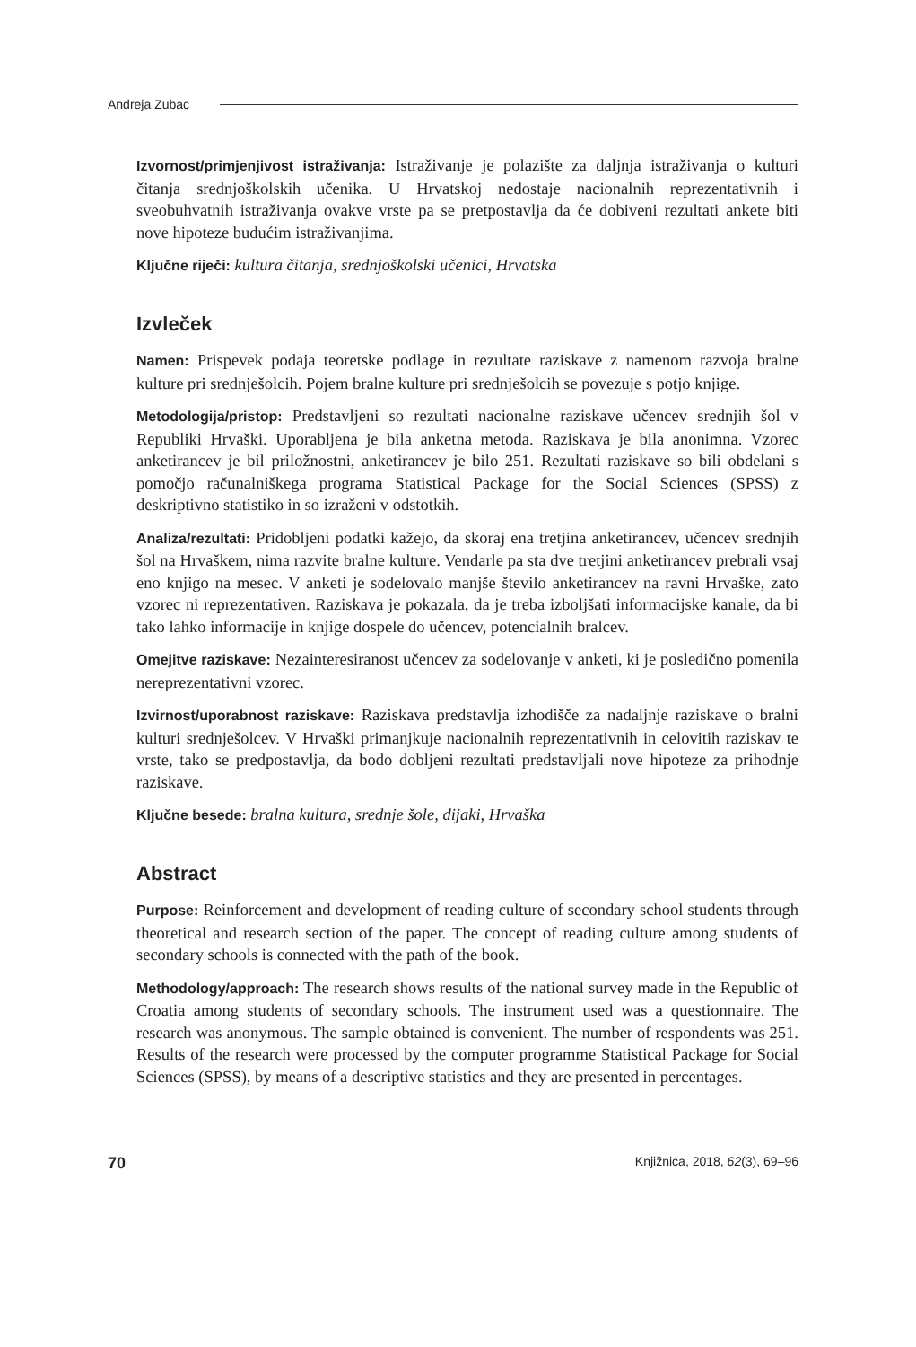Andreja Zubac
Izvornost/primjenjivost istraživanja: Istraživanje je polazište za daljnja istraživanja o kulturi čitanja srednjoškolskih učenika. U Hrvatskoj nedostaje nacionalnih reprezentativnih i sveobuhvatnih istraživanja ovakve vrste pa se pretpostavlja da će dobiveni rezultati ankete biti nove hipoteze budućim istraživanjima.
Ključne riječi: kultura čitanja, srednjoškolski učenici, Hrvatska
Izvleček
Namen: Prispevek podaja teoretske podlage in rezultate raziskave z namenom razvoja bralne kulture pri srednješolcih. Pojem bralne kulture pri srednješolcih se povezuje s potjo knjige.
Metodologija/pristop: Predstavljeni so rezultati nacionalne raziskave učencev srednjih šol v Republiki Hrvaški. Uporabljena je bila anketna metoda. Raziskava je bila anonimna. Vzorec anketirancev je bil priložnostni, anketirancev je bilo 251. Rezultati raziskave so bili obdelani s pomočjo računalniškega programa Statistical Package for the Social Sciences (SPSS) z deskriptivno statistiko in so izraženi v odstotkih.
Analiza/rezultati: Pridobljeni podatki kažejo, da skoraj ena tretjina anketirancev, učencev srednjih šol na Hrvaškem, nima razvite bralne kulture. Vendarle pa sta dve tretjini anketirancev prebrali vsaj eno knjigo na mesec. V anketi je sodelovalo manjše število anketirancev na ravni Hrvaške, zato vzorec ni reprezentativen. Raziskava je pokazala, da je treba izboljšati informacijske kanale, da bi tako lahko informacije in knjige dospele do učencev, potencialnih bralcev.
Omejitve raziskave: Nezainteresiranost učencev za sodelovanje v anketi, ki je posledično pomenila nereprezentativni vzorec.
Izvirnost/uporabnost raziskave: Raziskava predstavlja izhodišče za nadaljnje raziskave o bralni kulturi srednješolcev. V Hrvaški primanjkuje nacionalnih reprezentativnih in celovitih raziskav te vrste, tako se predpostavlja, da bodo dobljeni rezultati predstavljali nove hipoteze za prihodnje raziskave.
Ključne besede: bralna kultura, srednje šole, dijaki, Hrvaška
Abstract
Purpose: Reinforcement and development of reading culture of secondary school students through theoretical and research section of the paper. The concept of reading culture among students of secondary schools is connected with the path of the book.
Methodology/approach: The research shows results of the national survey made in the Republic of Croatia among students of secondary schools. The instrument used was a questionnaire. The research was anonymous. The sample obtained is convenient. The number of respondents was 251. Results of the research were processed by the computer programme Statistical Package for Social Sciences (SPSS), by means of a descriptive statistics and they are presented in percentages.
70 Knjižnica, 2018, 62(3), 69–96